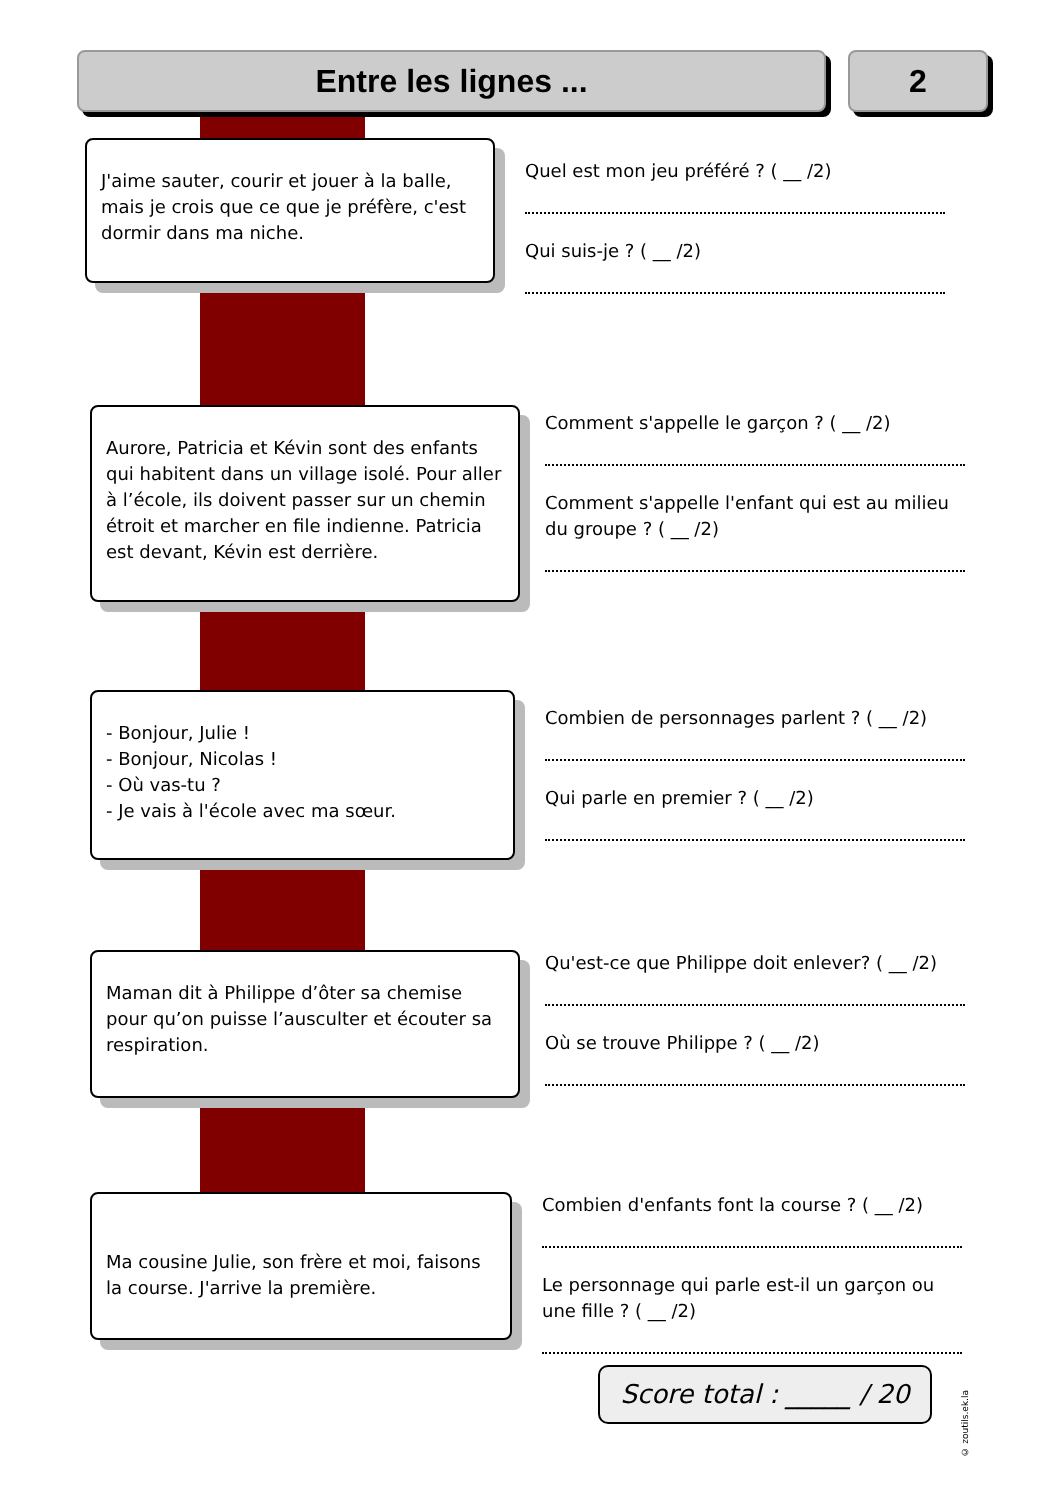Entre les lignes ... 2
J'aime sauter, courir et jouer à la balle, mais je crois que ce que je préfère, c'est dormir dans ma niche.
Quel est mon jeu préféré ? ( __ /2)
Qui suis-je ? ( __ /2)
Aurore, Patricia et Kévin sont des enfants qui habitent dans un village isolé. Pour aller à l’école, ils doivent passer sur un chemin étroit et marcher en file indienne. Patricia est devant, Kévin est derrière.
Comment s'appelle le garçon ? ( __ /2)
Comment s'appelle l'enfant qui est au milieu du groupe ? ( __ /2)
- Bonjour, Julie !
- Bonjour, Nicolas !
- Où vas-tu ?
- Je vais à l'école avec ma sœur.
Combien de personnages parlent ? ( __ /2)
Qui parle en premier ? ( __ /2)
Maman dit à Philippe d’ôter sa chemise pour qu’on puisse l’ausculter et écouter sa respiration.
Qu'est-ce que Philippe doit enlever? ( __ /2)
Où se trouve Philippe ? ( __ /2)
Ma cousine Julie, son frère et moi, faisons la course. J'arrive la première.
Combien d'enfants font la course ? ( __ /2)
Le personnage qui parle est-il un garçon ou une fille ? ( __ /2)
Score total : _____ / 20
© zoutils.ek.la